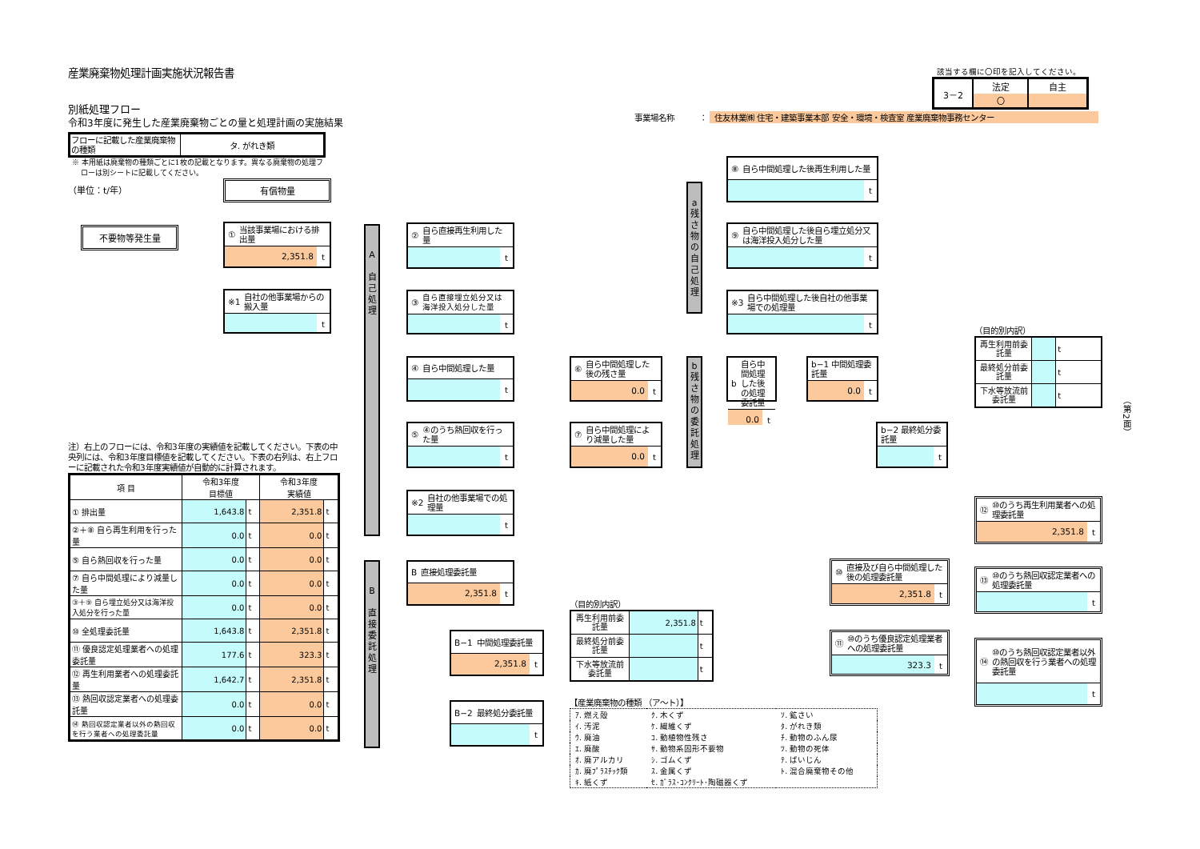産業廃棄物処理計画実施状況報告書
別紙処理フロー
該当する欄に〇印を記入してください。
| 3－2 | 法定 | 自主 |
| | 〇 | |
事業場名称 ： 住友林業㈱ 住宅・建築事業本部 安全・環境・検査室 産業廃棄物事務センター
令和3年度に発生した産業廃棄物ごとの量と処理計画の実施結果
| フローに記載した産業廃棄物の種類 | タ. がれき類 |
※ 本用紙は廃棄物の種類ごとに1枚の記載となります。異なる廃棄物の処理フ
ローは別シートに記載してください。
（単位：t/年）
不要物等発生量
有償物量
① 当該事業場における排出量
2,351.8 t
※1 自社の他事業場からの搬入量
t
注）右上のフローには、令和3年度の実績値を記載してください。下表の中央列には、令和3年度目標値を記載してください。下表の右列は、右上フローに記載された令和3年度実績値が自動的に計算されます。
| 項 目 | 令和3年度 目標値 | | 令和3年度 実績値 | |
| --- | --- | --- | --- | --- |
| ① 排出量 | 1,643.8 | t | 2,351.8 | t |
| ②＋⑧ 自ら再生利用を行った量 | 0.0 | t | 0.0 | t |
| ⑤ 自ら熱回収を行った量 | 0.0 | t | 0.0 | t |
| ⑦ 自ら中間処理により減量した量 | 0.0 | t | 0.0 | t |
| ③＋⑨ 自ら埋立処分又は海洋投入処分を行った量 | 0.0 | t | 0.0 | t |
| ⑩ 全処理委託量 | 1,643.8 | t | 2,351.8 | t |
| ⑪ 優良認定処理業者への処理委託量 | 177.6 | t | 323.3 | t |
| ⑫ 再生利用業者への処理委託量 | 1,642.7 | t | 2,351.8 | t |
| ⑬ 熱回収認定業者への処理委託量 | 0.0 | t | 0.0 | t |
| ⑭ 熱回収認定業者以外の熱回収を行う業者への処理委託量 | 0.0 | t | 0.0 | t |
A
自
己
処
理
B
直
接
委
託
処
理
② 自ら直接再生利用した量
t
③ 自ら直接埋立処分又は海洋投入処分した量
t
④ 自ら中間処理した量
t
⑤ ④のうち熱回収を行った量
t
※2 自社の他事業場での処理量
t
B 直接処理委託量
2,351.8 t
B−1 中間処理委託量
2,351.8 t
B−2 最終処分委託量
t
⑥ 自ら中間処理した後の残さ量
0.0 t
⑦ 自ら中間処理により減量した量
0.0 t
（目的別内訳）
| 再生利用前委託量 | 2,351.8 | t |
| 最終処分前委託量 | | t |
| 下水等放流前委託量 | | t |
【産業廃棄物の種類 （ア～ト）】
| ｱ. 燃え殻 | ｸ. 木くず | ｿ. 鉱さい |
| ｲ. 汚泥 | ｹ. 繊維くず | ﾀ. がれき類 |
| ｳ. 廃油 | ｺ. 動植物性残さ | ﾁ. 動物のふん尿 |
| ｴ. 廃酸 | ｻ. 動物系固形不要物 | ﾂ. 動物の死体 |
| ｵ. 廃アルカリ | ｼ. ゴムくず | ﾃ. ばいじん |
| ｶ. 廃ﾌﾟﾗｽﾁｯｸ類 | ｽ. 金属くず | ﾄ. 混合廃棄物その他 |
| ｷ. 紙くず | ｾ. ｶﾞﾗｽ･ｺﾝｸﾘｰﾄ･陶磁器くず | |
a
残
さ
物
の
自
己
処
理
b
残
さ
物
の
委
託
処
理
⑧ 自ら中間処理した後再生利用した量
t
⑨ 自ら中間処理した後自ら埋立処分又は海洋投入処分した量
t
※3 自ら中間処理した後自社の他事業場での処理量
t
b 自ら中間処理した後の処理委託量
0.0 t
b−1 中間処理委託量
0.0 t
b−2 最終処分委託量
t
⑩ 直接及び自ら中間処理した後の処理委託量
2,351.8 t
⑪ ⑩のうち優良認定処理業者への処理委託量
323.3 t
（目的別内訳）
| 再生利用前委託量 | | t |
| 最終処分前委託量 | | t |
| 下水等放流前委託量 | | t |
⑫ ⑩のうち再生利用業者への処理委託量
2,351.8 t
⑬ ⑩のうち熱回収認定業者への処理委託量
t
⑭ ⑩のうち熱回収認定業者以外の熱回収を行う業者への処理委託量
t
（第2面）